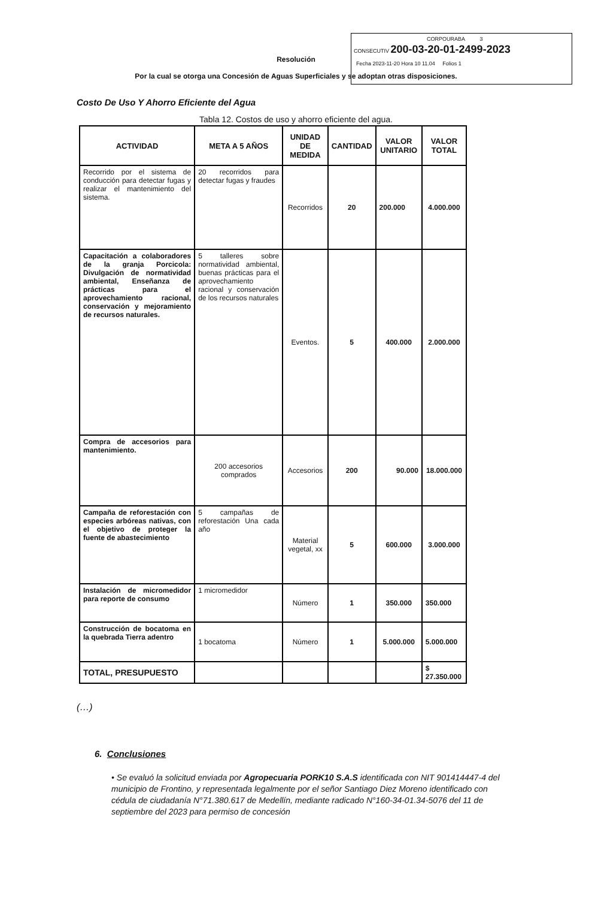CORPOURABA 3
CONSECUTIV 200-03-20-01-2499-2023
Fecha 2023-11-20 Hora 10 11.04 Folios 1
Resolución
Por la cual se otorga una Concesión de Aguas Superficiales y se adoptan otras disposiciones.
Costo De Uso Y Ahorro Eficiente del Agua
Tabla 12. Costos de uso y ahorro eficiente del agua.
| ACTIVIDAD | META A 5 AÑOS | UNIDAD DE MEDIDA | CANTIDAD | VALOR UNITARIO | VALOR TOTAL |
| --- | --- | --- | --- | --- | --- |
| Recorrido por el sistema de conducción para detectar fugas y realizar el mantenimiento del sistema. | 20 recorridos para detectar fugas y fraudes | Recorridos | 20 | 200.000 | 4.000.000 |
| Capacitación a colaboradores de la granja Porcicola: Divulgación de normatividad ambiental, Enseñanza de prácticas para el aprovechamiento racional, conservación y mejoramiento de recursos naturales. | 5 talleres sobre normatividad ambiental, buenas prácticas para el aprovechamiento racional y conservación de los recursos naturales | Eventos. | 5 | 400.000 | 2.000.000 |
| Compra de accesorios para mantenimiento. | 200 accesorios comprados | Accesorios | 200 | 90.000 | 18.000.000 |
| Campaña de reforestación con especies arbóreas nativas, con el objetivo de proteger la fuente de abastecimiento | 5 campañas de reforestación Una cada año | Material vegetal, xx | 5 | 600.000 | 3.000.000 |
| Instalación de micromedidor para reporte de consumo | 1 micromedidor | Número | 1 | 350.000 | 350.000 |
| Construcción de bocatoma en la quebrada Tierra adentro | 1 bocatoma | Número | 1 | 5.000.000 | 5.000.000 |
| TOTAL, PRESUPUESTO | | | | | $ 27.350.000 |
(…)
6. Conclusiones
• Se evaluó la solicitud enviada por Agropecuaria PORK10 S.A.S identificada con NIT 901414447-4 del municipio de Frontino, y representada legalmente por el señor Santiago Diez Moreno identificado con cédula de ciudadanía N°71.380.617 de Medellín, mediante radicado N°160-34-01.34-5076 del 11 de septiembre del 2023 para permiso de concesión